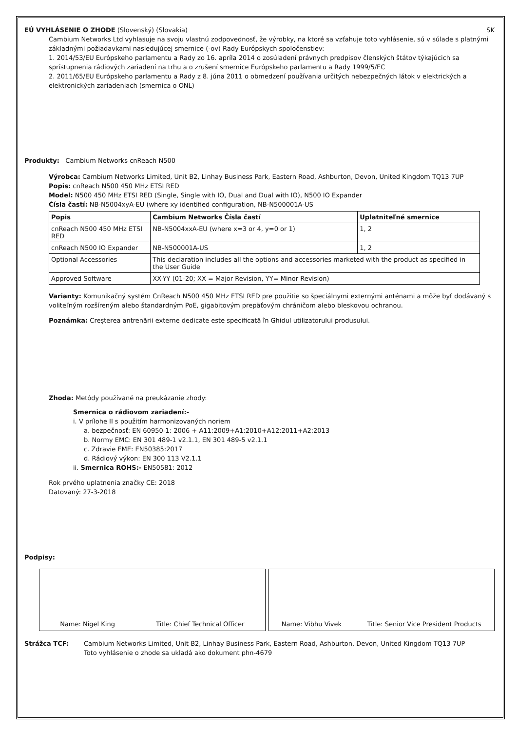EÚ VYHLÁSENIE O ZHODE (Slovenský) (Slovakia) SK
Cambium Networks Ltd vyhlasuje na svoju vlastnú zodpovednosť, že výrobky, na ktoré sa vzťahuje toto vyhlásenie, sú v súlade s platnými základnými požiadavkami nasledujúcej smernice (-ov) Rady Európskych spoločenstiev:
1. 2014/53/EU Európskeho parlamentu a Rady zo 16. apríla 2014 o zosúladení právnych predpisov členských štátov týkajúcich sa sprístupnenia rádiových zariadení na trhu a o zrušení smernice Európskeho parlamentu a Rady 1999/5/EC
2. 2011/65/EU Európskeho parlamentu a Rady z 8. júna 2011 o obmedzení používania určitých nebezpečných látok v elektrických a elektronických zariadeniach (smernica o ONL)
Produkty: Cambium Networks cnReach N500
Výrobca: Cambium Networks Limited, Unit B2, Linhay Business Park, Eastern Road, Ashburton, Devon, United Kingdom TQ13 7UP
Popis: cnReach N500 450 MHz ETSI RED
Model: N500 450 MHz ETSI RED (Single, Single with IO, Dual and Dual with IO), N500 IO Expander
Čísla častí: NB-N5004xyA-EU (where xy identified configuration, NB-N500001A-US
| Popis | Cambium Networks Čísla častí | Uplatniteľné smernice |
| --- | --- | --- |
| cnReach N500 450 MHz ETSI RED | NB-N5004xxA-EU (where x=3 or 4, y=0 or 1) | 1, 2 |
| cnReach N500 IO Expander | NB-N500001A-US | 1, 2 |
| Optional Accessories | This declaration includes all the options and accessories marketed with the product as specified in the User Guide | |
| Approved Software | XX-YY (01-20; XX = Major Revision, YY= Minor Revision) | |
Varianty: Komunikačný systém CnReach N500 450 MHz ETSI RED pre použitie so špeciálnymi externými anténami a môže byť dodávaný s voliteľným rozšíreným alebo štandardným PoE, gigabitovým prepäťovým chráničom alebo bleskovou ochranou.
Poznámka: Creșterea antrenării externe dedicate este specificată în Ghidul utilizatorului produsului.
Zhoda: Metódy používané na preukázanie zhody:
Smernica o rádiovom zariadení:-
i. V prílohe II s použitím harmonizovaných noriem
a. bezpečnosť: EN 60950-1: 2006 + A11:2009+A1:2010+A12:2011+A2:2013
b. Normy EMC: EN 301 489-1 v2.1.1, EN 301 489-5 v2.1.1
c. Zdravie EME: EN50385:2017
d. Rádiový výkon: EN 300 113 V2.1.1
ii. Smernica ROHS:- EN50581: 2012
Rok prvého uplatnenia značky CE: 2018
Datovaný: 27-3-2018
Podpisy:
Name: Nigel King Title: Chief Technical Officer
Name: Vibhu Vivek Title: Senior Vice President Products
Strážca TCF: Cambium Networks Limited, Unit B2, Linhay Business Park, Eastern Road, Ashburton, Devon, United Kingdom TQ13 7UP
Toto vyhlásenie o zhode sa ukladá ako dokument phn-4679